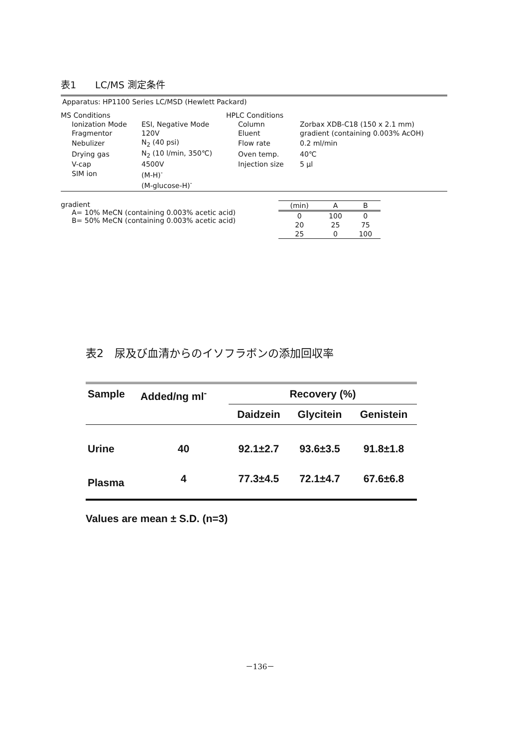表1　　LC/MS 測定条件
Apparatus: HP1100 Series LC/MSD (Hewlett Packard)
| MS Conditions | | HPLC Conditions | |
| Ionization Mode | ESI, Negative Mode | Column | Zorbax XDB-C18 (150 x 2.1 mm) |
| Fragmentor | 120V | Eluent | gradient (containing 0.003% AcOH) |
| Nebulizer | N<sub>2</sub> (40 psi) | Flow rate | 0.2 ml/min |
| Drying gas | N<sub>2</sub> (10 l/min, 350℃) | Oven temp. | 40℃ |
| V-cap | 4500V | Injection size | 5 μl |
| SIM ion | (M-H)<sup>-</sup> | | |
| | (M-glucose-H)<sup>-</sup> | | |
gradient
A= 10% MeCN (containing 0.003% acetic acid)
B= 50% MeCN (containing 0.003% acetic acid)
| (min) | A | B |
| --- | --- | --- |
| 0 | 100 | 0 |
| 20 | 25 | 75 |
| 25 | 0 | 100 |
表2　尿及び血清からのイソフラボンの添加回収率
| Sample | Added/ng ml<sup>-</sup> | Recovery (%) | | |
| --- | --- | --- | --- | --- |
| | | Daidzein | Glycitein | Genistein |
| Urine | 40 | 92.1±2.7 | 93.6±3.5 | 91.8±1.8 |
| Plasma | 4 | 77.3±4.5 | 72.1±4.7 | 67.6±6.8 |
Values are mean ± S.D. (n=3)
－136－